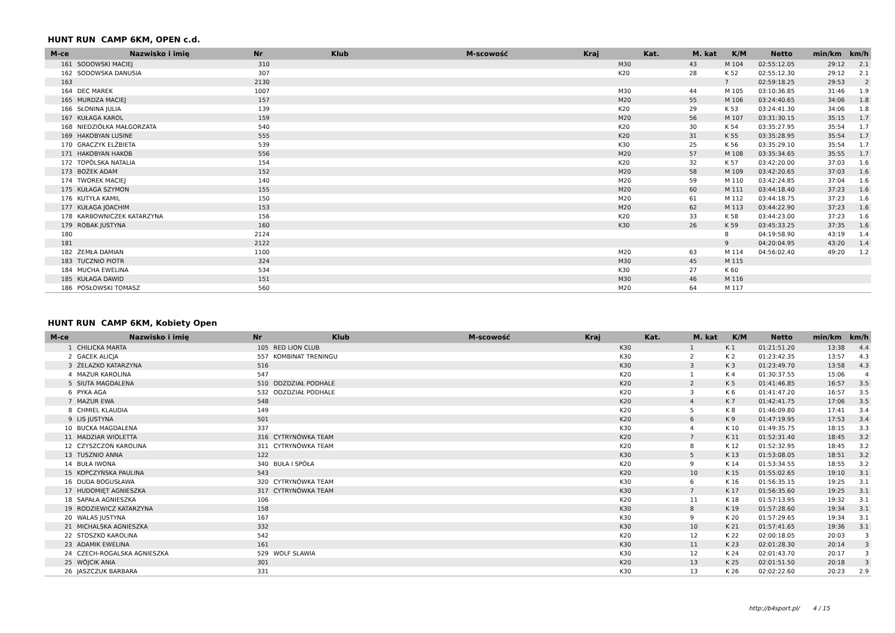HUNT RUN CAMP 6KM, OPEN c.d.
| M-ce | Nazwisko i imię | Nr | Klub | M-scowość | Kraj | Kat. | M. kat | K/M | Netto | min/km | km/h |
| --- | --- | --- | --- | --- | --- | --- | --- | --- | --- | --- | --- |
| 161 | SODOWSKI MACIEJ | 310 | | | | M30 | 43 | M 104 | 02:55:12.05 | 29:12 | 2.1 |
| 162 | SODOWSKA DANUSIA | 307 | | | | K20 | 28 | K 52 | 02:55:12.30 | 29:12 | 2.1 |
| 163 | | 2130 | | | | | | 7 | 02:59:18.25 | 29:53 | 2 |
| 164 | DEC MAREK | 1007 | | | | M30 | 44 | M 105 | 03:10:36.85 | 31:46 | 1.9 |
| 165 | MURDZA MACIEJ | 157 | | | | M20 | 55 | M 106 | 03:24:40.65 | 34:06 | 1.8 |
| 166 | SŁONINA JULIA | 139 | | | | K20 | 29 | K 53 | 03:24:41.30 | 34:06 | 1.8 |
| 167 | KUŁAGA KAROL | 159 | | | | M20 | 56 | M 107 | 03:31:30.15 | 35:15 | 1.7 |
| 168 | NIEDZIÓŁKA MAŁGORZATA | 540 | | | | K20 | 30 | K 54 | 03:35:27.95 | 35:54 | 1.7 |
| 169 | HAKOBYAN LUSINE | 555 | | | | K20 | 31 | K 55 | 03:35:28.95 | 35:54 | 1.7 |
| 170 | GRACZYK ELŻBIETA | 539 | | | | K30 | 25 | K 56 | 03:35:29.10 | 35:54 | 1.7 |
| 171 | HAKOBYAN HAKOB | 556 | | | | M20 | 57 | M 108 | 03:35:34.65 | 35:55 | 1.7 |
| 172 | TOPÓLSKA NATALIA | 154 | | | | K20 | 32 | K 57 | 03:42:20.00 | 37:03 | 1.6 |
| 173 | BOŻEK ADAM | 152 | | | | M20 | 58 | M 109 | 03:42:20.65 | 37:03 | 1.6 |
| 174 | TWOREK MACIEJ | 140 | | | | M20 | 59 | M 110 | 03:42:24.85 | 37:04 | 1.6 |
| 175 | KUŁAGA SZYMON | 155 | | | | M20 | 60 | M 111 | 03:44:18.40 | 37:23 | 1.6 |
| 176 | KUTYŁA KAMIL | 150 | | | | M20 | 61 | M 112 | 03:44:18.75 | 37:23 | 1.6 |
| 177 | KUŁAGA JOACHIM | 153 | | | | M20 | 62 | M 113 | 03:44:22.90 | 37:23 | 1.6 |
| 178 | KARBOWNICZEK KATARZYNA | 156 | | | | K20 | 33 | K 58 | 03:44:23.00 | 37:23 | 1.6 |
| 179 | ROBAK JUSTYNA | 160 | | | | K30 | 26 | K 59 | 03:45:33.25 | 37:35 | 1.6 |
| 180 | | 2124 | | | | | | 8 | 04:19:58.90 | 43:19 | 1.4 |
| 181 | | 2122 | | | | | | 9 | 04:20:04.95 | 43:20 | 1.4 |
| 182 | ŻEMŁA DAMIAN | 1100 | | | | M20 | 63 | M 114 | 04:56:02.40 | 49:20 | 1.2 |
| 183 | TUCZNIO PIOTR | 324 | | | | M30 | 45 | M 115 | | | |
| 184 | MUCHA EWELINA | 534 | | | | K30 | 27 | K 60 | | | |
| 185 | KUŁAGA DAWID | 151 | | | | M30 | 46 | M 116 | | | |
| 186 | POSŁOWSKI TOMASZ | 560 | | | | M20 | 64 | M 117 | | | |
HUNT RUN CAMP 6KM, Kobiety Open
| M-ce | Nazwisko i imię | Nr | Klub | M-scowość | Kraj | Kat. | M. kat | K/M | Netto | min/km | km/h |
| --- | --- | --- | --- | --- | --- | --- | --- | --- | --- | --- | --- |
| 1 | CHILICKA MARTA | 105 | RED LION CLUB | | | K30 | 1 | K 1 | 01:21:51.20 | 13:38 | 4.4 |
| 2 | GACEK ALICJA | 557 | KOMBINAT TRENINGU | | | K30 | 2 | K 2 | 01:23:42.35 | 13:57 | 4.3 |
| 3 | ŻELAZKO KATARZYNA | 516 | | | | K30 | 3 | K 3 | 01:23:49.70 | 13:58 | 4.3 |
| 4 | MAZUR KAROLINA | 547 | | | | K20 | 1 | K 4 | 01:30:37.55 | 15:06 | 4 |
| 5 | SIUTA MAGDALENA | 510 | ODZDZIAŁ PODHALE | | | K20 | 2 | K 5 | 01:41:46.85 | 16:57 | 3.5 |
| 6 | PYKA AGA | 532 | ODZDZIAŁ PODHALE | | | K20 | 3 | K 6 | 01:41:47.20 | 16:57 | 3.5 |
| 7 | MAZUR EWA | 548 | | | | K20 | 4 | K 7 | 01:42:41.75 | 17:06 | 3.5 |
| 8 | CHMIEL KLAUDIA | 149 | | | | K20 | 5 | K 8 | 01:46:09.80 | 17:41 | 3.4 |
| 9 | LIS JUSTYNA | 501 | | | | K20 | 6 | K 9 | 01:47:19.95 | 17:53 | 3.4 |
| 10 | BUCKA MAGDALENA | 337 | | | | K30 | 4 | K 10 | 01:49:35.75 | 18:15 | 3.3 |
| 11 | MADZIAR WIOLETTA | 316 | CYTRYNÓWKA TEAM | | | K20 | 7 | K 11 | 01:52:31.40 | 18:45 | 3.2 |
| 12 | CZYSZCZOŃ KAROLINA | 311 | CYTRYNÓWKA TEAM | | | K20 | 8 | K 12 | 01:52:32.95 | 18:45 | 3.2 |
| 13 | TUSZNIO ANNA | 122 | | | | K30 | 5 | K 13 | 01:53:08.05 | 18:51 | 3.2 |
| 14 | BUŁA IWONA | 340 | BUŁA I SPÓŁA | | | K20 | 9 | K 14 | 01:53:34.55 | 18:55 | 3.2 |
| 15 | KOPCZYŃSKA PAULINA | 543 | | | | K20 | 10 | K 15 | 01:55:02.65 | 19:10 | 3.1 |
| 16 | DUDA BOGUSŁAWA | 320 | CYTRYNÓWKA TEAM | | | K30 | 6 | K 16 | 01:56:35.15 | 19:25 | 3.1 |
| 17 | HUDOMIĘT AGNIESZKA | 317 | CYTRYNÓWKA TEAM | | | K30 | 7 | K 17 | 01:56:35.60 | 19:25 | 3.1 |
| 18 | SAPAŁA AGNIESZKA | 106 | | | | K20 | 11 | K 18 | 01:57:13.95 | 19:32 | 3.1 |
| 19 | RODZIEWICZ KATARZYNA | 158 | | | | K30 | 8 | K 19 | 01:57:28.60 | 19:34 | 3.1 |
| 20 | WALAS JUSTYNA | 167 | | | | K30 | 9 | K 20 | 01:57:29.65 | 19:34 | 3.1 |
| 21 | MICHALSKA AGNIESZKA | 332 | | | | K30 | 10 | K 21 | 01:57:41.65 | 19:36 | 3.1 |
| 22 | STOSZKO KAROLINA | 542 | | | | K20 | 12 | K 22 | 02:00:18.05 | 20:03 | 3 |
| 23 | ADAMIK EWELINA | 161 | | | | K30 | 11 | K 23 | 02:01:28.30 | 20:14 | 3 |
| 24 | CZECH-ROGALSKA AGNIESZKA | 529 | WOLF SLAWIA | | | K30 | 12 | K 24 | 02:01:43.70 | 20:17 | 3 |
| 25 | WÓJCIK ANIA | 301 | | | | K20 | 13 | K 25 | 02:01:51.50 | 20:18 | 3 |
| 26 | JASZCZUK BARBARA | 331 | | | | K30 | 13 | K 26 | 02:02:22.60 | 20:23 | 2.9 |
http://b4sport.pl/ 4 / 15